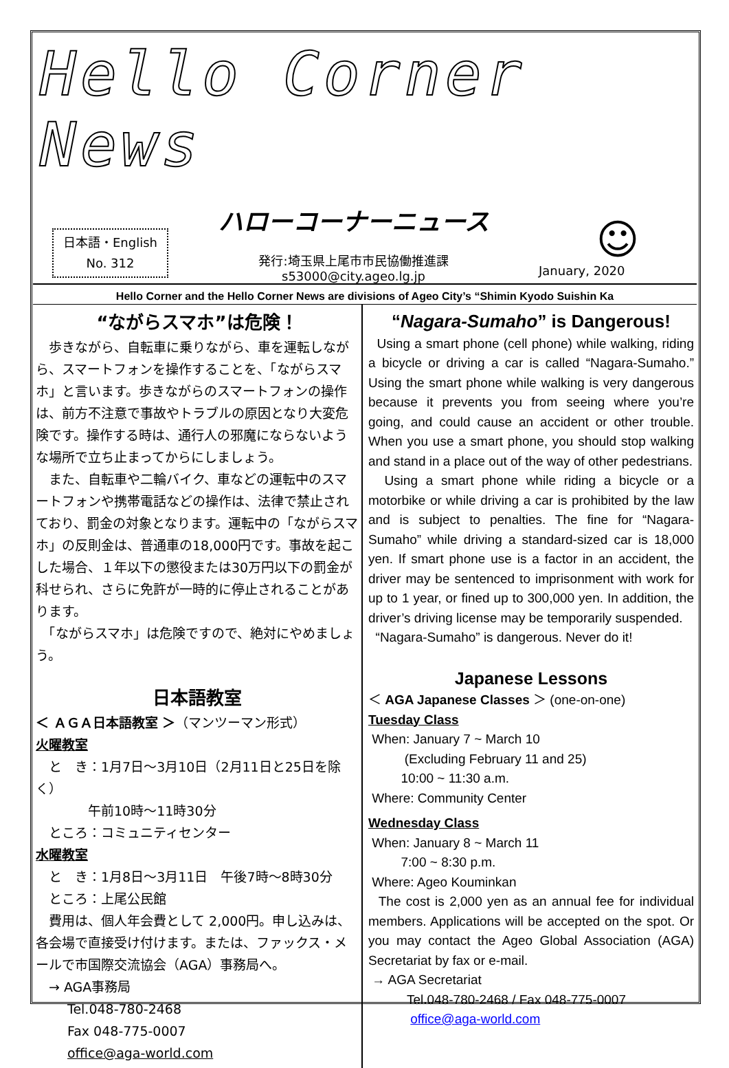Hello Corner News
日本語・English
No. 312
ハローコーナーニュース
発行:埼玉県上尾市市民協働推進課
s53000@city.ageo.lg.jp
☺
January, 2020
Hello Corner and the Hello Corner News are divisions of Ageo City’s “Shimin Kyodo Suishin Ka
“ながらスマホ”は危険！
　歩きながら、自転車に乗りながら、車を運転しながら、スマートフォンを操作することを、「ながらスマホ」と言います。歩きながらのスマートフォンの操作は、前方不注意で事故やトラブルの原因となり大変危険です。操作する時は、通行人の邪魔にならないような場所で立ち止まってからにしましょう。
　また、自転車や二輪バイク、車などの運転中のスマートフォンや携帯電話などの操作は、法律で禁止されており、罰金の対象となります。運転中の「ながらスマホ」の反則金は、普通車の18,000円です。事故を起こした場合、１年以下の懲役または30万円以下の罰金が科せられ、さらに免許が一時的に停止されることがあります。
　「ながらスマホ」は危険ですので、絶対にやめましょう。
日本語教室
＜ ＡＧＡ日本語教室 ＞（マンツーマン形式）
火曜教室
　と　き：1月7日～3月10日（2月11日と25日を除く）
　　　　午前10時～11時30分
　ところ：コミュニティセンター
水曜教室
　と　き：1月8日～3月11日　午後7時～8時30分
　ところ：上尾公民館
　費用は、個人年会費として 2,000円。申し込みは、各会場で直接受け付けます。または、ファックス・メールで市国際交流協会（AGA）事務局へ。
　→ AGA事務局
Tel.048-780-2468
Fax 048-775-0007
office@aga-world.com
“Nagara-Sumaho” is Dangerous!
Using a smart phone (cell phone) while walking, riding a bicycle or driving a car is called “Nagara-Sumaho.” Using the smart phone while walking is very dangerous because it prevents you from seeing where you’re going, and could cause an accident or other trouble. When you use a smart phone, you should stop walking and stand in a place out of the way of other pedestrians.
Using a smart phone while riding a bicycle or a motorbike or while driving a car is prohibited by the law and is subject to penalties. The fine for “Nagara-Sumaho” while driving a standard-sized car is 18,000 yen. If smart phone use is a factor in an accident, the driver may be sentenced to imprisonment with work for up to 1 year, or fined up to 300,000 yen. In addition, the driver’s driving license may be temporarily suspended.
“Nagara-Sumaho” is dangerous. Never do it!
Japanese Lessons
＜ AGA Japanese Classes ＞ (one-on-one)
Tuesday Class
When: January 7 ~ March 10
(Excluding February 11 and 25)
10:00 ~ 11:30 a.m.
Where: Community Center
Wednesday Class
When: January 8 ~ March 11
7:00 ~ 8:30 p.m.
Where: Ageo Kouminkan
The cost is 2,000 yen as an annual fee for individual members. Applications will be accepted on the spot. Or you may contact the Ageo Global Association (AGA) Secretariat by fax or e-mail.
→ AGA Secretariat
Tel.048-780-2468 / Fax 048-775-0007
office@aga-world.com